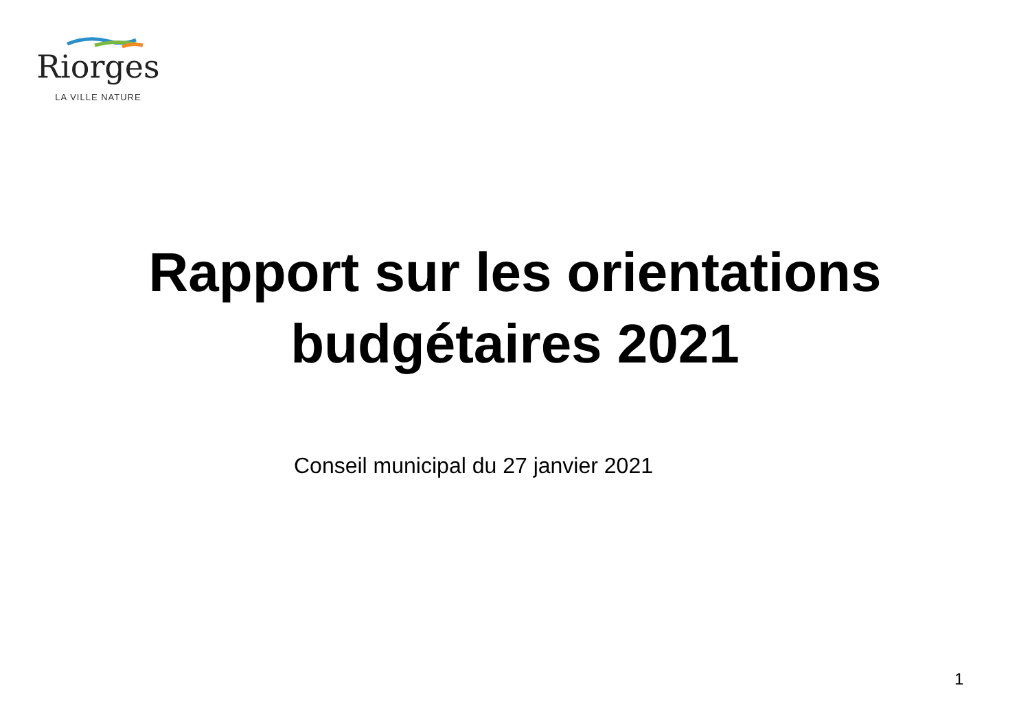Riorges
LA VILLE NATURE
Rapport sur les orientations
budgétaires 2021
Conseil municipal du 27 janvier 2021
1